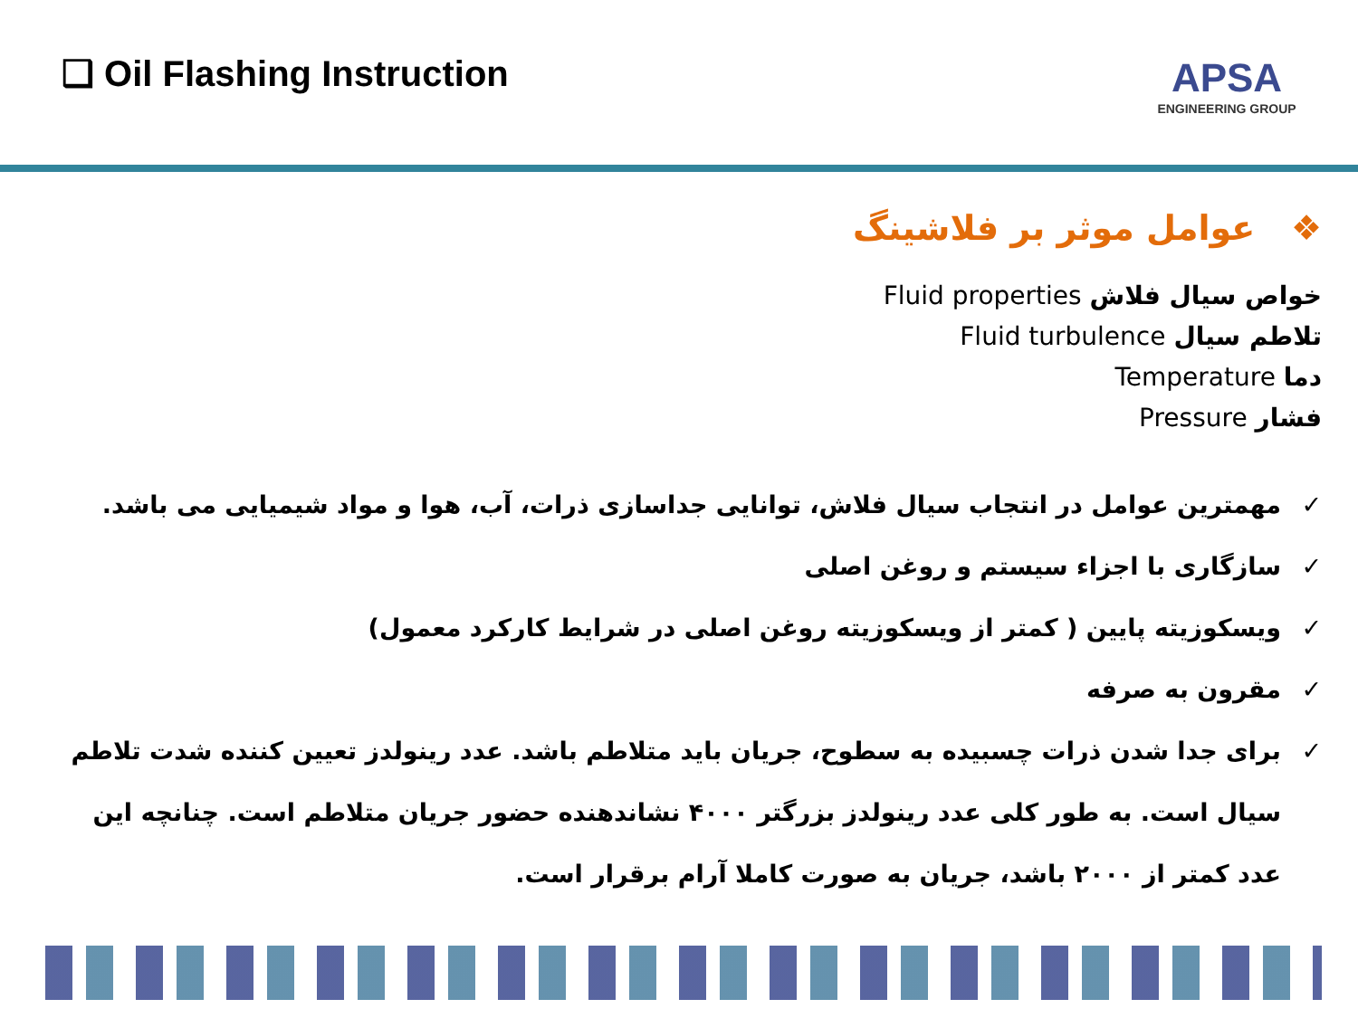❑ Oil Flashing Instruction
APSA
ENGINEERING GROUP
❖ عوامل موثر بر فلاشینگ
خواص سیال فلاش Fluid properties
تلاطم سیال Fluid turbulence
دما Temperature
فشار Pressure
✓ مهمترین عوامل در انتجاب سیال فلاش، توانایی جداسازی ذرات، آب، هوا و مواد شیمیایی می باشد.
✓ سازگاری با اجزاء سیستم و روغن اصلی
✓ ویسکوزیته پایین ( کمتر از ویسکوزیته روغن اصلی در شرایط کارکرد معمول)
✓ مقرون به صرفه
✓ برای جدا شدن ذرات چسبیده به سطوح، جریان باید متلاطم باشد. عدد رینولدز تعیین کننده شدت تلاطم سیال است. به طور کلی عدد رینولدز بزرگتر ۴۰۰۰ نشاندهنده حضور جریان متلاطم است. چنانچه این عدد کمتر از ۲۰۰۰ باشد، جریان به صورت کاملا آرام برقرار است.